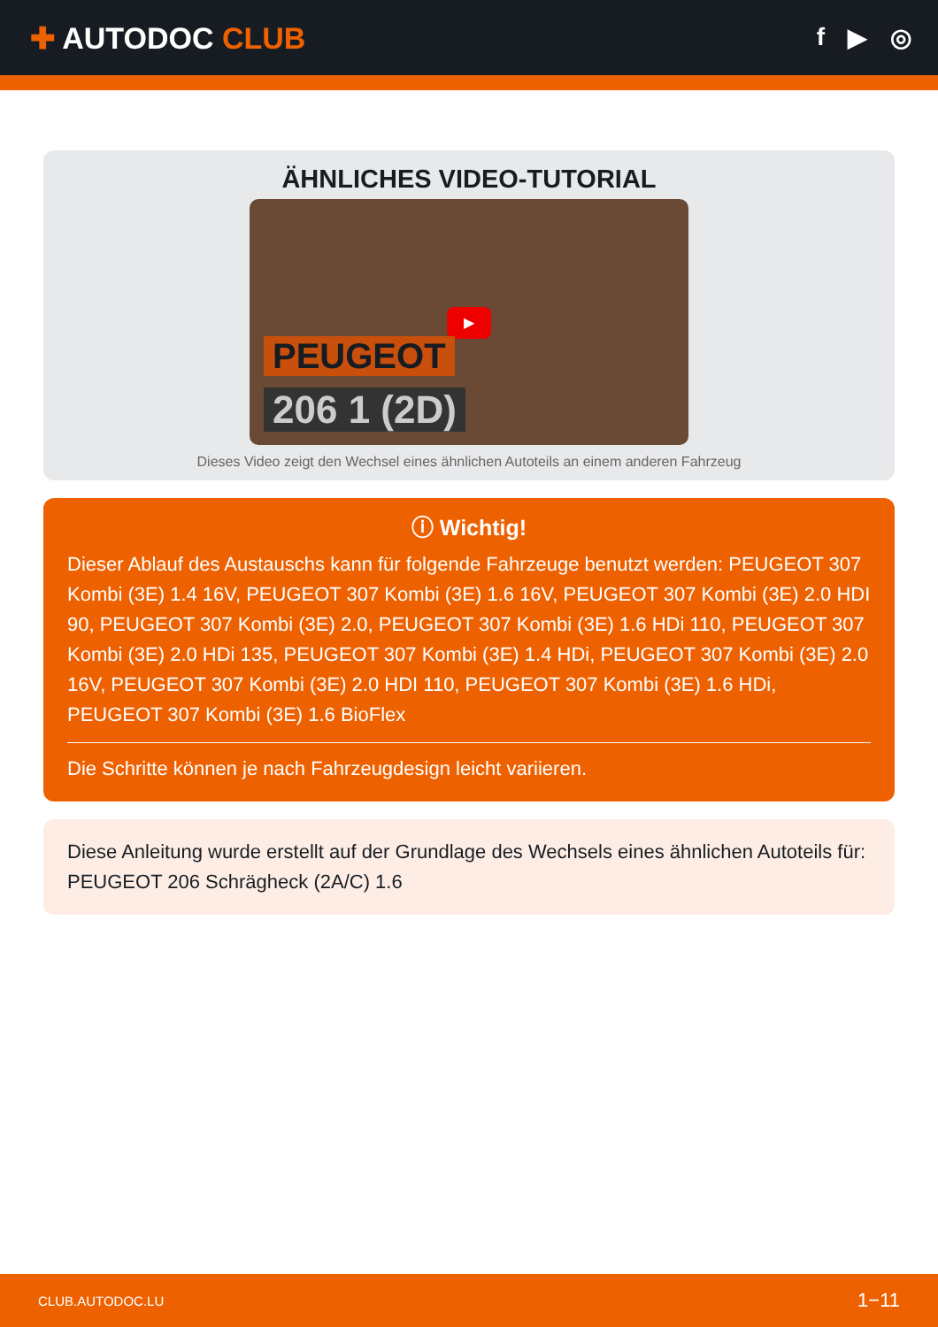✚ AUTODOC CLUB
f ▶ ◎
ÄHNLICHES VIDEO-TUTORIAL
▶
PEUGEOT
206 1 (2D)
Dieses Video zeigt den Wechsel eines ähnlichen Autoteils an einem anderen Fahrzeug
ⓘ Wichtig!
Dieser Ablauf des Austauschs kann für folgende Fahrzeuge benutzt werden: PEUGEOT 307 Kombi (3E) 1.4 16V, PEUGEOT 307 Kombi (3E) 1.6 16V, PEUGEOT 307 Kombi (3E) 2.0 HDI 90, PEUGEOT 307 Kombi (3E) 2.0, PEUGEOT 307 Kombi (3E) 1.6 HDi 110, PEUGEOT 307 Kombi (3E) 2.0 HDi 135, PEUGEOT 307 Kombi (3E) 1.4 HDi, PEUGEOT 307 Kombi (3E) 2.0 16V, PEUGEOT 307 Kombi (3E) 2.0 HDI 110, PEUGEOT 307 Kombi (3E) 1.6 HDi, PEUGEOT 307 Kombi (3E) 1.6 BioFlex
Die Schritte können je nach Fahrzeugdesign leicht variieren.
Diese Anleitung wurde erstellt auf der Grundlage des Wechsels eines ähnlichen Autoteils für: PEUGEOT 206 Schrägheck (2A/C) 1.6
CLUB.AUTODOC.LU 1−11